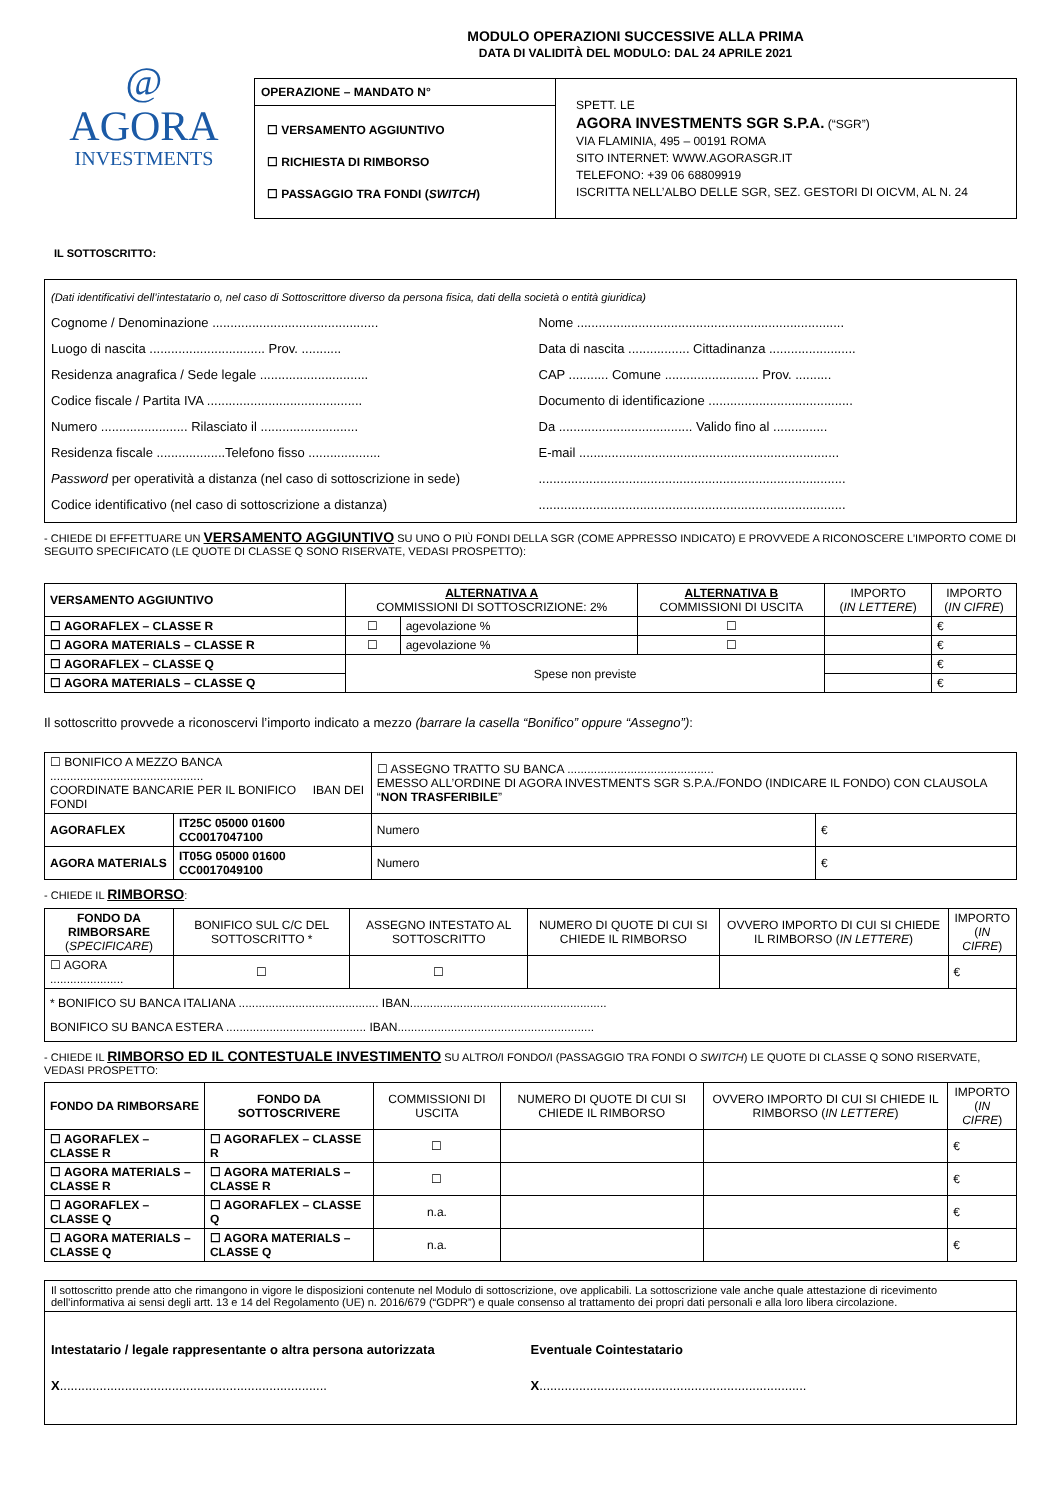@
AGORA
INVESTMENTS
MODULO OPERAZIONI SUCCESSIVE ALLA PRIMA
DATA DI VALIDITÀ DEL MODULO: DAL 24 APRILE 2021
| OPERAZIONE – MANDATO N° ☐ VERSAMENTO AGGIUNTIVO ☐ RICHIESTA DI RIMBORSO ☐ PASSAGGIO TRA FONDI ( SWITCH ) | SPETT. LE AGORA INVESTMENTS SGR S.P.A. (“SGR”) VIA FLAMINIA, 495 – 00191 ROMA SITO INTERNET: WWW.AGORASGR.IT TELEFONO: +39 06 68809919 ISCRITTA NELL’ALBO DELLE SGR, SEZ. GESTORI DI OICVM, AL N. 24 |
IL SOTTOSCRITTO:
(Dati identificativi dell’intestatario o, nel caso di Sottoscrittore diverso da persona fisica, dati della società o entità giuridica)
Cognome / Denominazione ..............................................
Nome ..........................................................................
Luogo di nascita ................................ Prov. ...........
Data di nascita ................. Cittadinanza ........................
Residenza anagrafica / Sede legale ..............................
CAP ........... Comune .......................... Prov. ..........
Codice fiscale / Partita IVA ...........................................
Documento di identificazione ........................................
Numero ........................ Rilasciato il ...........................
Da ..................................... Valido fino al ...............
Residenza fiscale ...................Telefono fisso ....................
E-mail ........................................................................
Password per operatività a distanza (nel caso di sottoscrizione in sede)
.....................................................................................
Codice identificativo (nel caso di sottoscrizione a distanza)
.....................................................................................
- CHIEDE DI EFFETTUARE UN VERSAMENTO AGGIUNTIVO SU UNO O PIÙ FONDI DELLA SGR (COME APPRESSO INDICATO) E PROVVEDE A RICONOSCERE L’IMPORTO COME DI SEGUITO SPECIFICATO (LE QUOTE DI CLASSE Q SONO RISERVATE, VEDASI PROSPETTO):
| VERSAMENTO AGGIUNTIVO | ALTERNATIVA A COMMISSIONI DI SOTTOSCRIZIONE: 2% | | ALTERNATIVA B COMMISSIONI DI USCITA | IMPORTO ( IN LETTERE ) | IMPORTO ( IN CIFRE ) |
| --- | --- | --- | --- | --- | --- |
| ☐ AGORAFLEX – CLASSE R | ☐ | agevolazione % | ☐ | | € |
| ☐ AGORA MATERIALS – CLASSE R | ☐ | agevolazione % | ☐ | | € |
| ☐ AGORAFLEX – CLASSE Q | Spese non previste | | | | € |
| ☐ AGORA MATERIALS – CLASSE Q | | | | | € |
Il sottoscritto provvede a riconoscervi l’importo indicato a mezzo (barrare la casella “Bonifico” oppure “Assegno”):
| ☐ BONIFICO A MEZZO BANCA .............................................. COORDINATE BANCARIE PER IL BONIFICO IBAN DEI FONDI | | ☐ ASSEGNO TRATTO SU BANCA ............................................ EMESSO ALL’ORDINE DI AGORA INVESTMENTS SGR S.P.A./FONDO (INDICARE IL FONDO) CON CLAUSOLA “ NON TRASFERIBILE ” | |
| AGORAFLEX | IT25C 05000 01600 CC0017047100 | Numero | € |
| AGORA MATERIALS | IT05G 05000 01600 CC0017049100 | Numero | € |
- CHIEDE IL RIMBORSO:
| FONDO DA RIMBORSARE ( SPECIFICARE ) | BONIFICO SUL C/C DEL SOTTOSCRITTO * | ASSEGNO INTESTATO AL SOTTOSCRITTO | NUMERO DI QUOTE DI CUI SI CHIEDE IL RIMBORSO | OVVERO IMPORTO DI CUI SI CHIEDE IL RIMBORSO ( IN LETTERE ) | IMPORTO ( IN CIFRE ) |
| --- | --- | --- | --- | --- | --- |
| ☐ AGORA ...................... | ☐ | ☐ | | | € |
| * BONIFICO SU BANCA ITALIANA .......................................... IBAN........................................................... BONIFICO SU BANCA ESTERA .......................................... IBAN........................................................... | | | | | |
- CHIEDE IL RIMBORSO ED IL CONTESTUALE INVESTIMENTO SU ALTRO/I FONDO/I (PASSAGGIO TRA FONDI O SWITCH) LE QUOTE DI CLASSE Q SONO RISERVATE, VEDASI PROSPETTO:
| FONDO DA RIMBORSARE | FONDO DA SOTTOSCRIVERE | COMMISSIONI DI USCITA | NUMERO DI QUOTE DI CUI SI CHIEDE IL RIMBORSO | OVVERO IMPORTO DI CUI SI CHIEDE IL RIMBORSO ( IN LETTERE ) | IMPORTO ( IN CIFRE ) |
| --- | --- | --- | --- | --- | --- |
| ☐ AGORAFLEX – CLASSE R | ☐ AGORAFLEX – CLASSE R | ☐ | | | € |
| ☐ AGORA MATERIALS – CLASSE R | ☐ AGORA MATERIALS – CLASSE R | ☐ | | | € |
| ☐ AGORAFLEX – CLASSE Q | ☐ AGORAFLEX – CLASSE Q | n.a. | | | € |
| ☐ AGORA MATERIALS – CLASSE Q | ☐ AGORA MATERIALS – CLASSE Q | n.a. | | | € |
Il sottoscritto prende atto che rimangono in vigore le disposizioni contenute nel Modulo di sottoscrizione, ove applicabili. La sottoscrizione vale anche quale attestazione di ricevimento dell’informativa ai sensi degli artt. 13 e 14 del Regolamento (UE) n. 2016/679 (“GDPR”) e quale consenso al trattamento dei propri dati personali e alla loro libera circolazione.
Intestatario / legale rappresentante o altra persona autorizzata
X..........................................................................
Eventuale Cointestatario
X..........................................................................